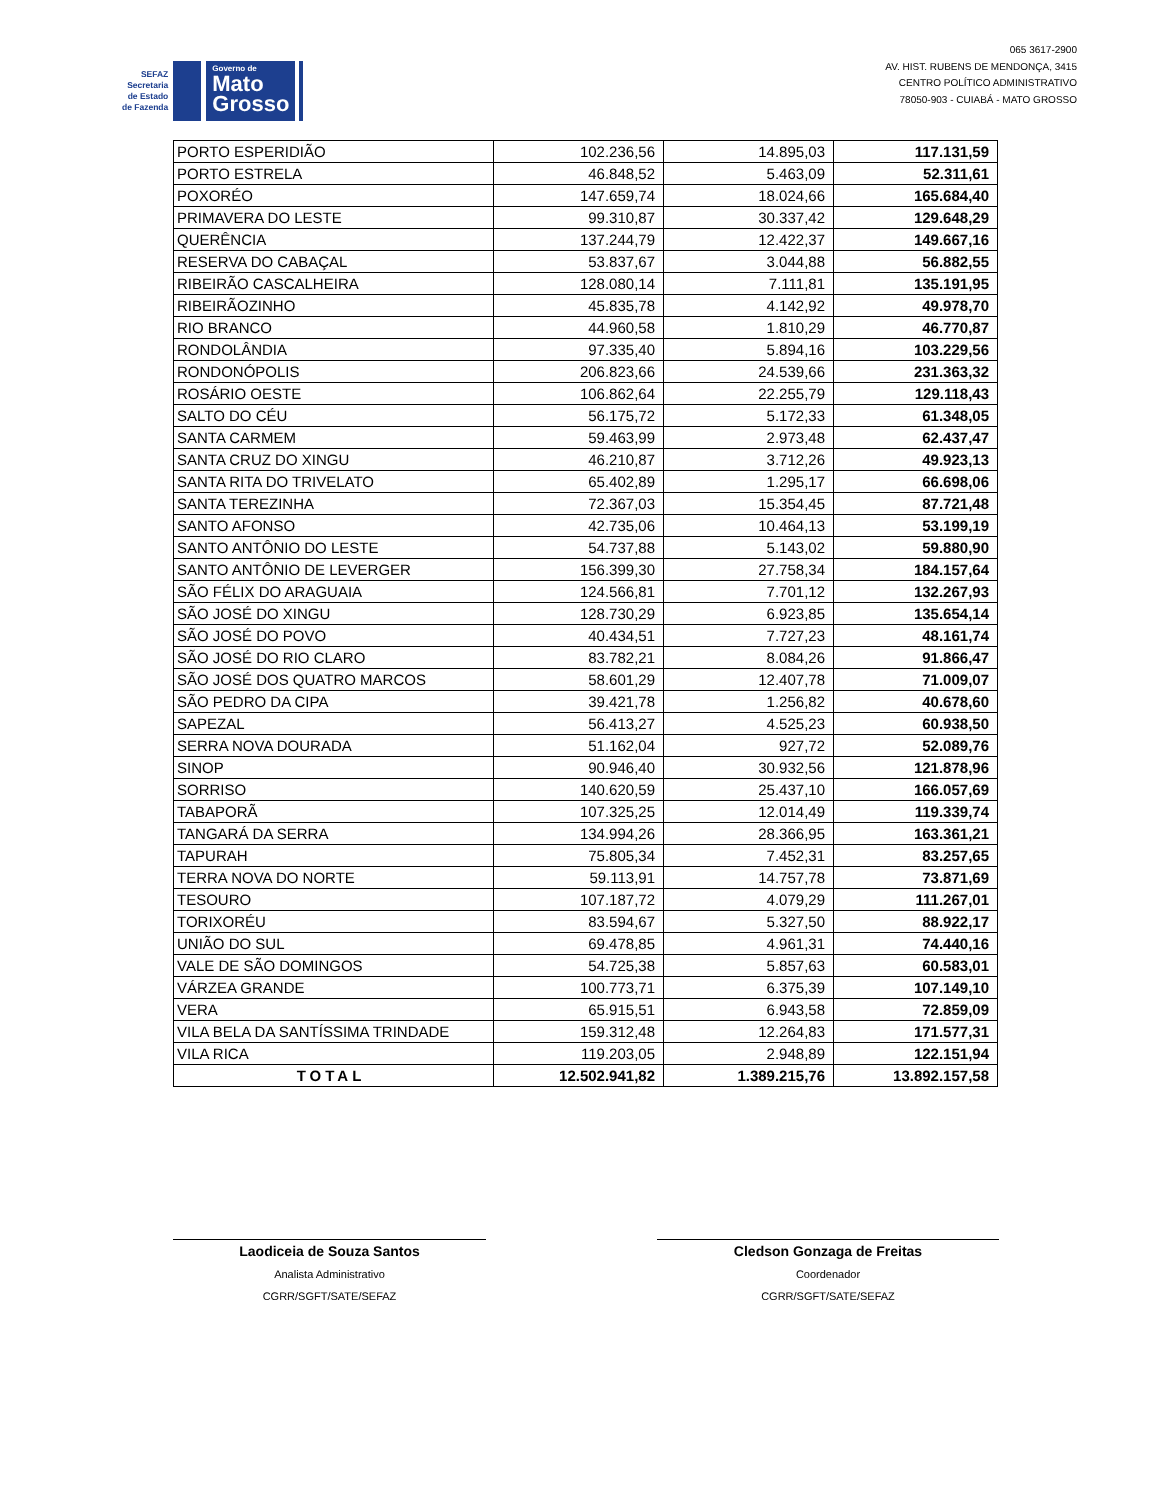SEFAZ
Secretaria
de Estado
de Fazenda
Governo de
Mato
Grosso
065 3617-2900
AV. HIST. RUBENS DE MENDONÇA, 3415
CENTRO POLÍTICO ADMINISTRATIVO
78050-903 - CUIABÁ - MATO GROSSO
| PORTO ESPERIDIÃO | 102.236,56 | 14.895,03 | 117.131,59 |
| PORTO ESTRELA | 46.848,52 | 5.463,09 | 52.311,61 |
| POXORÉO | 147.659,74 | 18.024,66 | 165.684,40 |
| PRIMAVERA DO LESTE | 99.310,87 | 30.337,42 | 129.648,29 |
| QUERÊNCIA | 137.244,79 | 12.422,37 | 149.667,16 |
| RESERVA DO CABAÇAL | 53.837,67 | 3.044,88 | 56.882,55 |
| RIBEIRÃO CASCALHEIRA | 128.080,14 | 7.111,81 | 135.191,95 |
| RIBEIRÃOZINHO | 45.835,78 | 4.142,92 | 49.978,70 |
| RIO BRANCO | 44.960,58 | 1.810,29 | 46.770,87 |
| RONDOLÂNDIA | 97.335,40 | 5.894,16 | 103.229,56 |
| RONDONÓPOLIS | 206.823,66 | 24.539,66 | 231.363,32 |
| ROSÁRIO OESTE | 106.862,64 | 22.255,79 | 129.118,43 |
| SALTO DO CÉU | 56.175,72 | 5.172,33 | 61.348,05 |
| SANTA CARMEM | 59.463,99 | 2.973,48 | 62.437,47 |
| SANTA CRUZ DO XINGU | 46.210,87 | 3.712,26 | 49.923,13 |
| SANTA RITA DO TRIVELATO | 65.402,89 | 1.295,17 | 66.698,06 |
| SANTA TEREZINHA | 72.367,03 | 15.354,45 | 87.721,48 |
| SANTO AFONSO | 42.735,06 | 10.464,13 | 53.199,19 |
| SANTO ANTÔNIO DO LESTE | 54.737,88 | 5.143,02 | 59.880,90 |
| SANTO ANTÔNIO DE LEVERGER | 156.399,30 | 27.758,34 | 184.157,64 |
| SÃO FÉLIX DO ARAGUAIA | 124.566,81 | 7.701,12 | 132.267,93 |
| SÃO JOSÉ DO XINGU | 128.730,29 | 6.923,85 | 135.654,14 |
| SÃO JOSÉ DO POVO | 40.434,51 | 7.727,23 | 48.161,74 |
| SÃO JOSÉ DO RIO CLARO | 83.782,21 | 8.084,26 | 91.866,47 |
| SÃO JOSÉ DOS QUATRO MARCOS | 58.601,29 | 12.407,78 | 71.009,07 |
| SÃO PEDRO DA CIPA | 39.421,78 | 1.256,82 | 40.678,60 |
| SAPEZAL | 56.413,27 | 4.525,23 | 60.938,50 |
| SERRA NOVA DOURADA | 51.162,04 | 927,72 | 52.089,76 |
| SINOP | 90.946,40 | 30.932,56 | 121.878,96 |
| SORRISO | 140.620,59 | 25.437,10 | 166.057,69 |
| TABAPORÃ | 107.325,25 | 12.014,49 | 119.339,74 |
| TANGARÁ DA SERRA | 134.994,26 | 28.366,95 | 163.361,21 |
| TAPURAH | 75.805,34 | 7.452,31 | 83.257,65 |
| TERRA NOVA DO NORTE | 59.113,91 | 14.757,78 | 73.871,69 |
| TESOURO | 107.187,72 | 4.079,29 | 111.267,01 |
| TORIXORÉU | 83.594,67 | 5.327,50 | 88.922,17 |
| UNIÃO DO SUL | 69.478,85 | 4.961,31 | 74.440,16 |
| VALE DE SÃO DOMINGOS | 54.725,38 | 5.857,63 | 60.583,01 |
| VÁRZEA GRANDE | 100.773,71 | 6.375,39 | 107.149,10 |
| VERA | 65.915,51 | 6.943,58 | 72.859,09 |
| VILA BELA DA SANTÍSSIMA TRINDADE | 159.312,48 | 12.264,83 | 171.577,31 |
| VILA RICA | 119.203,05 | 2.948,89 | 122.151,94 |
| TOTAL | 12.502.941,82 | 1.389.215,76 | 13.892.157,58 |
Laodiceia de Souza Santos
Analista Administrativo
CGRR/SGFT/SATE/SEFAZ
Cledson Gonzaga de Freitas
Coordenador
CGRR/SGFT/SATE/SEFAZ